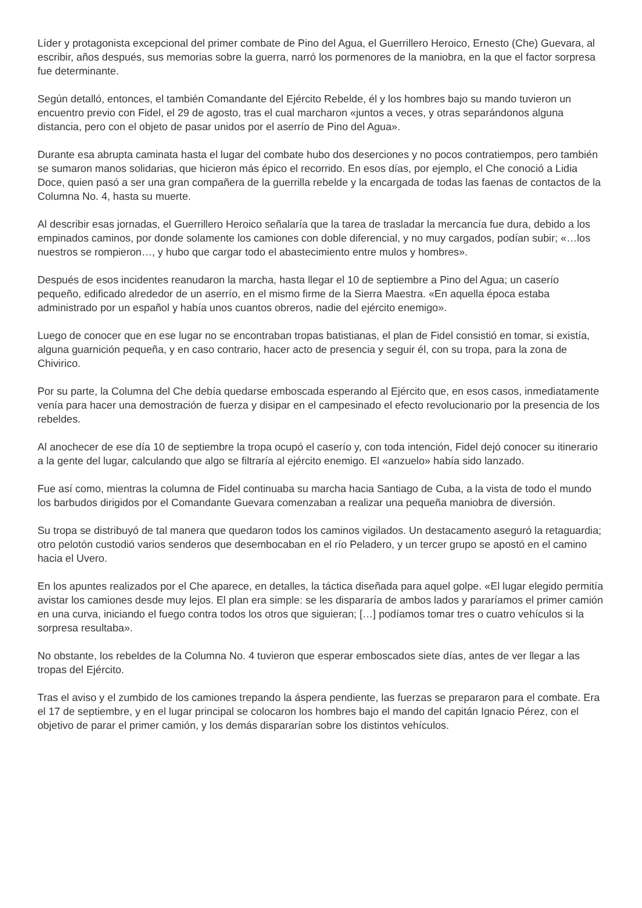Líder y protagonista excepcional del primer combate de Pino del Agua, el Guerrillero Heroico, Ernesto (Che) Guevara, al escribir, años después, sus memorias sobre la guerra, narró los pormenores de la maniobra, en la que el factor sorpresa fue determinante.
Según detalló, entonces, el también Comandante del Ejército Rebelde, él y los hombres bajo su mando tuvieron un encuentro previo con Fidel, el 29 de agosto, tras el cual marcharon «juntos a veces, y otras separándonos alguna distancia, pero con el objeto de pasar unidos por el aserrío de Pino del Agua».
Durante esa abrupta caminata hasta el lugar del combate hubo dos deserciones y no pocos contratiempos, pero también se sumaron manos solidarias, que hicieron más épico el recorrido. En esos días, por ejemplo, el Che conoció a Lidia Doce, quien pasó a ser una gran compañera de la guerrilla rebelde y la encargada de todas las faenas de contactos de la Columna No. 4, hasta su muerte.
Al describir esas jornadas, el Guerrillero Heroico señalaría que la tarea de trasladar la mercancía fue dura, debido a los empinados caminos, por donde solamente los camiones con doble diferencial, y no muy cargados, podían subir; «…los nuestros se rompieron…, y hubo que cargar todo el abastecimiento entre mulos y hombres».
Después de esos incidentes reanudaron la marcha, hasta llegar el 10 de septiembre a Pino del Agua; un caserío pequeño, edificado alrededor de un aserrío, en el mismo firme de la Sierra Maestra. «En aquella época estaba administrado por un español y había unos cuantos obreros, nadie del ejército enemigo».
Luego de conocer que en ese lugar no se encontraban tropas batistianas, el plan de Fidel consistió en tomar, si existía, alguna guarnición pequeña, y en caso contrario, hacer acto de presencia y seguir él, con su tropa, para la zona de Chivirico.
Por su parte, la Columna del Che debía quedarse emboscada esperando al Ejército que, en esos casos, inmediatamente venía para hacer una demostración de fuerza y disipar en el campesinado el efecto revolucionario por la presencia de los rebeldes.
Al anochecer de ese día 10 de septiembre la tropa ocupó el caserío y, con toda intención, Fidel dejó conocer su itinerario a la gente del lugar, calculando que algo se filtraría al ejército enemigo. El «anzuelo» había sido lanzado.
Fue así como, mientras la columna de Fidel continuaba su marcha hacia Santiago de Cuba, a la vista de todo el mundo los barbudos dirigidos por el Comandante Guevara comenzaban a realizar una pequeña maniobra de diversión.
Su tropa se distribuyó de tal manera que quedaron todos los caminos vigilados. Un destacamento aseguró la retaguardia; otro pelotón custodió varios senderos que desembocaban en el río Peladero, y un tercer grupo se apostó en el camino hacia el Uvero.
En los apuntes realizados por el Che aparece, en detalles, la táctica diseñada para aquel golpe. «El lugar elegido permitía avistar los camiones desde muy lejos. El plan era simple: se les dispararía de ambos lados y pararíamos el primer camión en una curva, iniciando el fuego contra todos los otros que siguieran; […] podíamos tomar tres o cuatro vehículos si la sorpresa resultaba».
No obstante, los rebeldes de la Columna No. 4 tuvieron que esperar emboscados siete días, antes de ver llegar a las tropas del Ejército.
Tras el aviso y el zumbido de los camiones trepando la áspera pendiente, las fuerzas se prepararon para el combate. Era el 17 de septiembre, y en el lugar principal se colocaron los hombres bajo el mando del capitán Ignacio Pérez, con el objetivo de parar el primer camión, y los demás dispararían sobre los distintos vehículos.